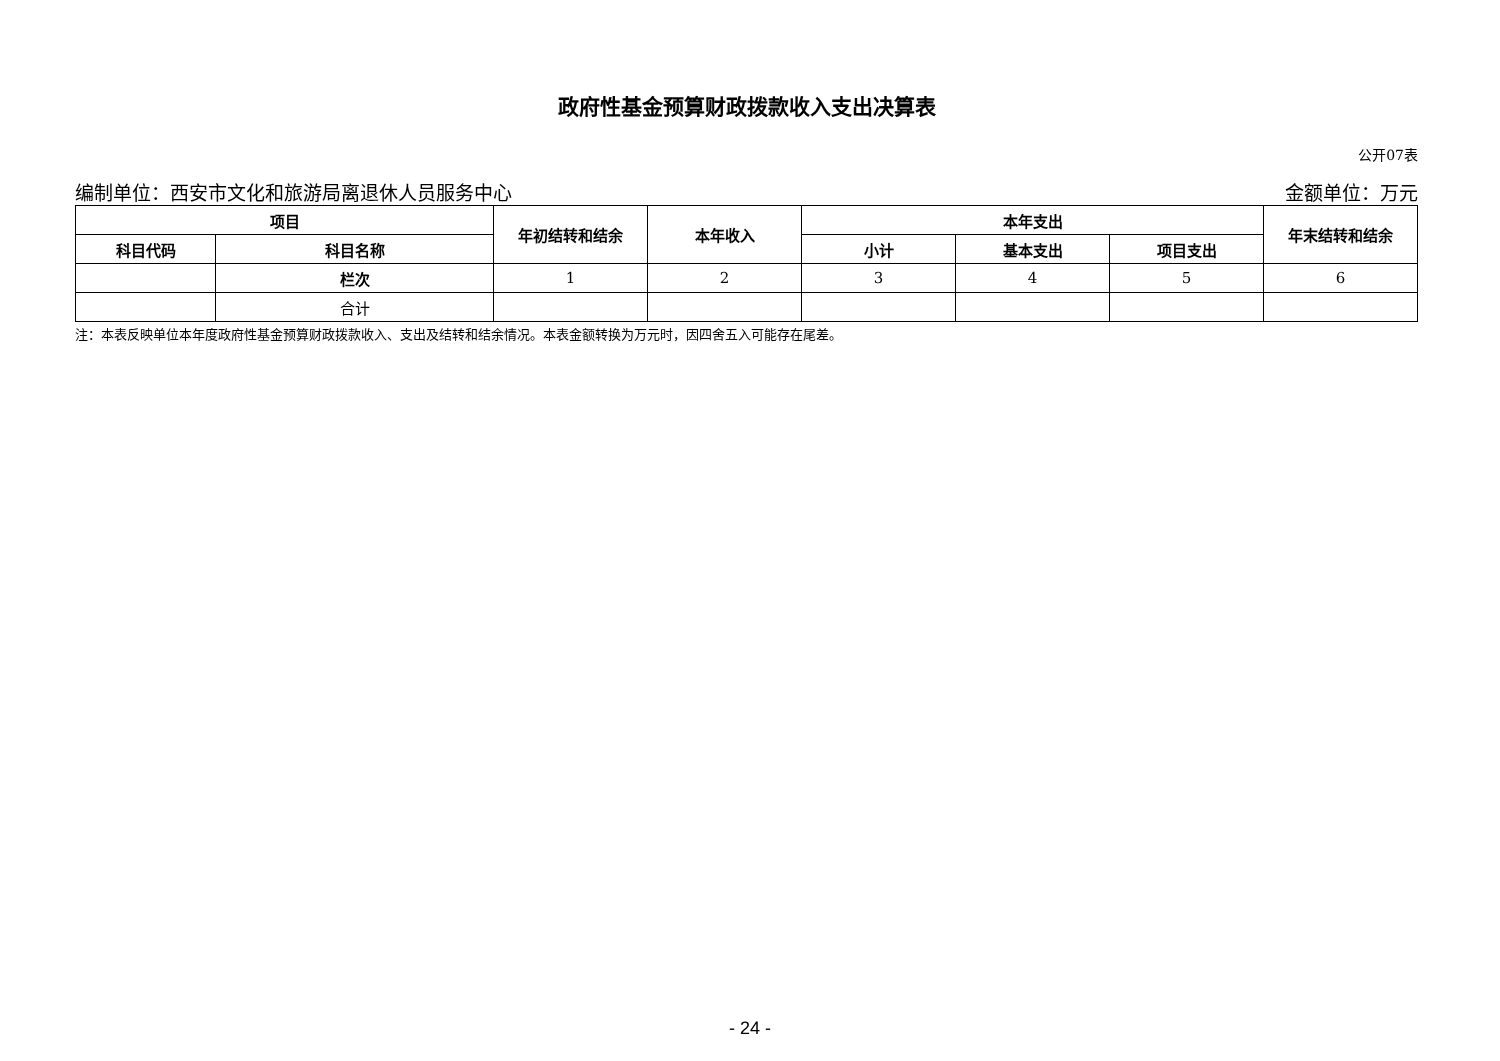政府性基金预算财政拨款收入支出决算表
公开07表
编制单位：西安市文化和旅游局离退休人员服务中心 金额单位：万元
| 项目 | | 年初结转和结余 | 本年收入 | 本年支出 | | | 年末结转和结余 |
| --- | --- | --- | --- | --- | --- | --- | --- |
| 科目代码 | 科目名称 | | | 小计 | 基本支出 | 项目支出 | |
| | 栏次 | 1 | 2 | 3 | 4 | 5 | 6 |
| | 合计 | | | | | | |
注：本表反映单位本年度政府性基金预算财政拨款收入、支出及结转和结余情况。本表金额转换为万元时，因四舍五入可能存在尾差。
- 24 -